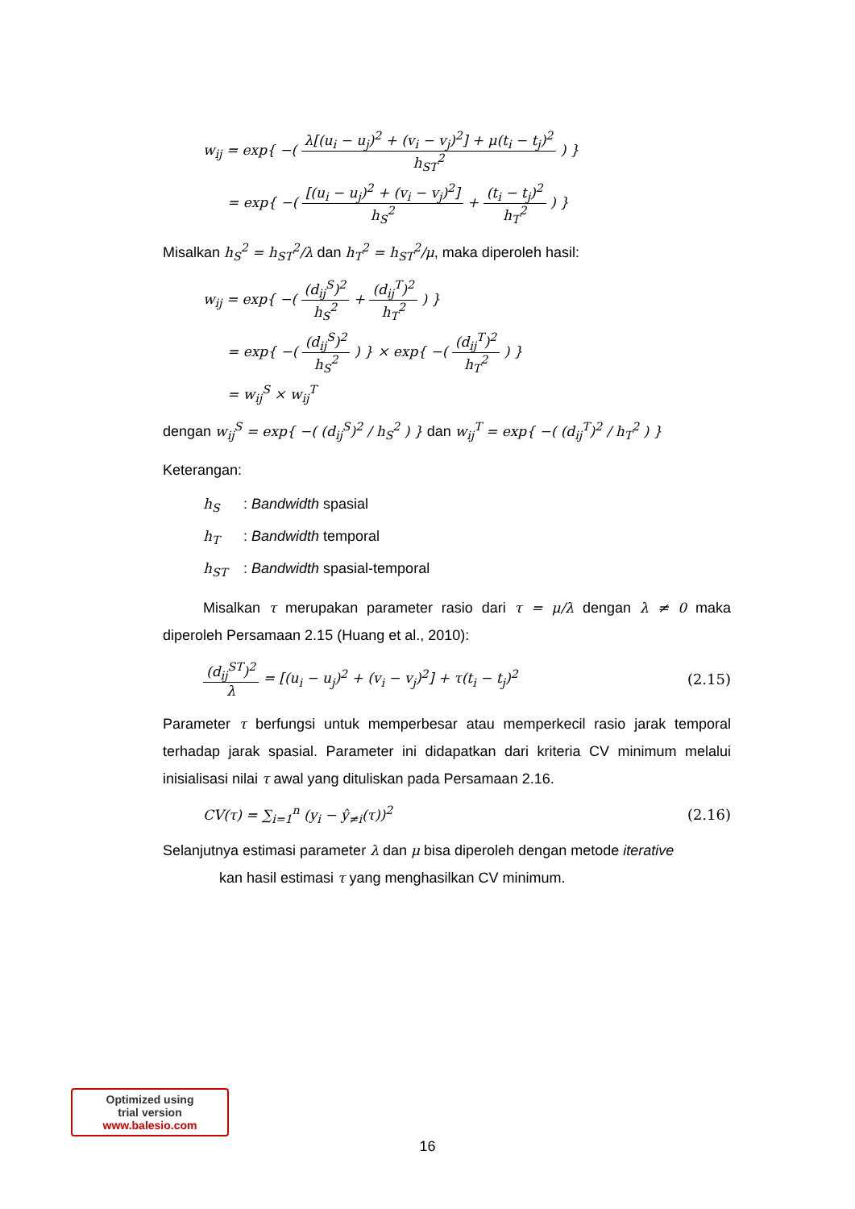w<sub>ij</sub> = exp{ −( λ[(u<sub>i</sub> − u<sub>j</sub>)<sup>2</sup> + (v<sub>i</sub> − v<sub>j</sub>)<sup>2</sup>] + μ(t<sub>i</sub> − t<sub>j</sub>)<sup>2</sup> h<sub>ST</sub><sup>2</sup> ) }
= exp{ −( [(u<sub>i</sub> − u<sub>j</sub>)<sup>2</sup> + (v<sub>i</sub> − v<sub>j</sub>)<sup>2</sup>] h<sub>S</sub><sup>2</sup> + (t<sub>i</sub> − t<sub>j</sub>)<sup>2</sup> h<sub>T</sub><sup>2</sup> ) }
Misalkan h<sub>S</sub><sup>2</sup> = h<sub>ST</sub><sup>2</sup>/λ dan h<sub>T</sub><sup>2</sup> = h<sub>ST</sub><sup>2</sup>/μ, maka diperoleh hasil:
w<sub>ij</sub> = exp{ −( (d<sub>ij</sub><sup>S</sup>)<sup>2</sup> h<sub>S</sub><sup>2</sup> + (d<sub>ij</sub><sup>T</sup>)<sup>2</sup> h<sub>T</sub><sup>2</sup> ) }
= exp{ −( (d<sub>ij</sub><sup>S</sup>)<sup>2</sup> h<sub>S</sub><sup>2</sup> ) } × exp{ −( (d<sub>ij</sub><sup>T</sup>)<sup>2</sup> h<sub>T</sub><sup>2</sup> ) }
= w<sub>ij</sub><sup>S</sup> × w<sub>ij</sub><sup>T</sup>
dengan w<sub>ij</sub><sup>S</sup> = exp{ −( (d<sub>ij</sub><sup>S</sup>)<sup>2</sup> / h<sub>S</sub><sup>2</sup> ) } dan w<sub>ij</sub><sup>T</sup> = exp{ −( (d<sub>ij</sub><sup>T</sup>)<sup>2</sup> / h<sub>T</sub><sup>2</sup> ) }
Keterangan:
h<sub>S</sub>: Bandwidth spasial
h<sub>T</sub>: Bandwidth temporal
h<sub>ST</sub>: Bandwidth spasial-temporal
Misalkan τ merupakan parameter rasio dari τ = μ/λ dengan λ ≠ 0 maka diperoleh Persamaan 2.15 (Huang et al., 2010):
(d<sub>ij</sub><sup>ST</sup>)<sup>2</sup> λ = [(u<sub>i</sub> − u<sub>j</sub>)<sup>2</sup> + (v<sub>i</sub> − v<sub>j</sub>)<sup>2</sup>] + τ(t<sub>i</sub> − t<sub>j</sub>)<sup>2</sup> (2.15)
Parameter τ berfungsi untuk memperbesar atau memperkecil rasio jarak temporal terhadap jarak spasial. Parameter ini didapatkan dari kriteria CV minimum melalui inisialisasi nilai τ awal yang dituliskan pada Persamaan 2.16.
CV(τ) = ∑<sub>i=1</sub><sup>n</sup> (y<sub>i</sub> − ŷ<sub>≠i</sub>(τ))<sup>2</sup> (2.16)
Selanjutnya estimasi parameter λ dan μ bisa diperoleh dengan metode iterative kan hasil estimasi τ yang menghasilkan CV minimum.
Optimized using
trial version
www.balesio.com
16